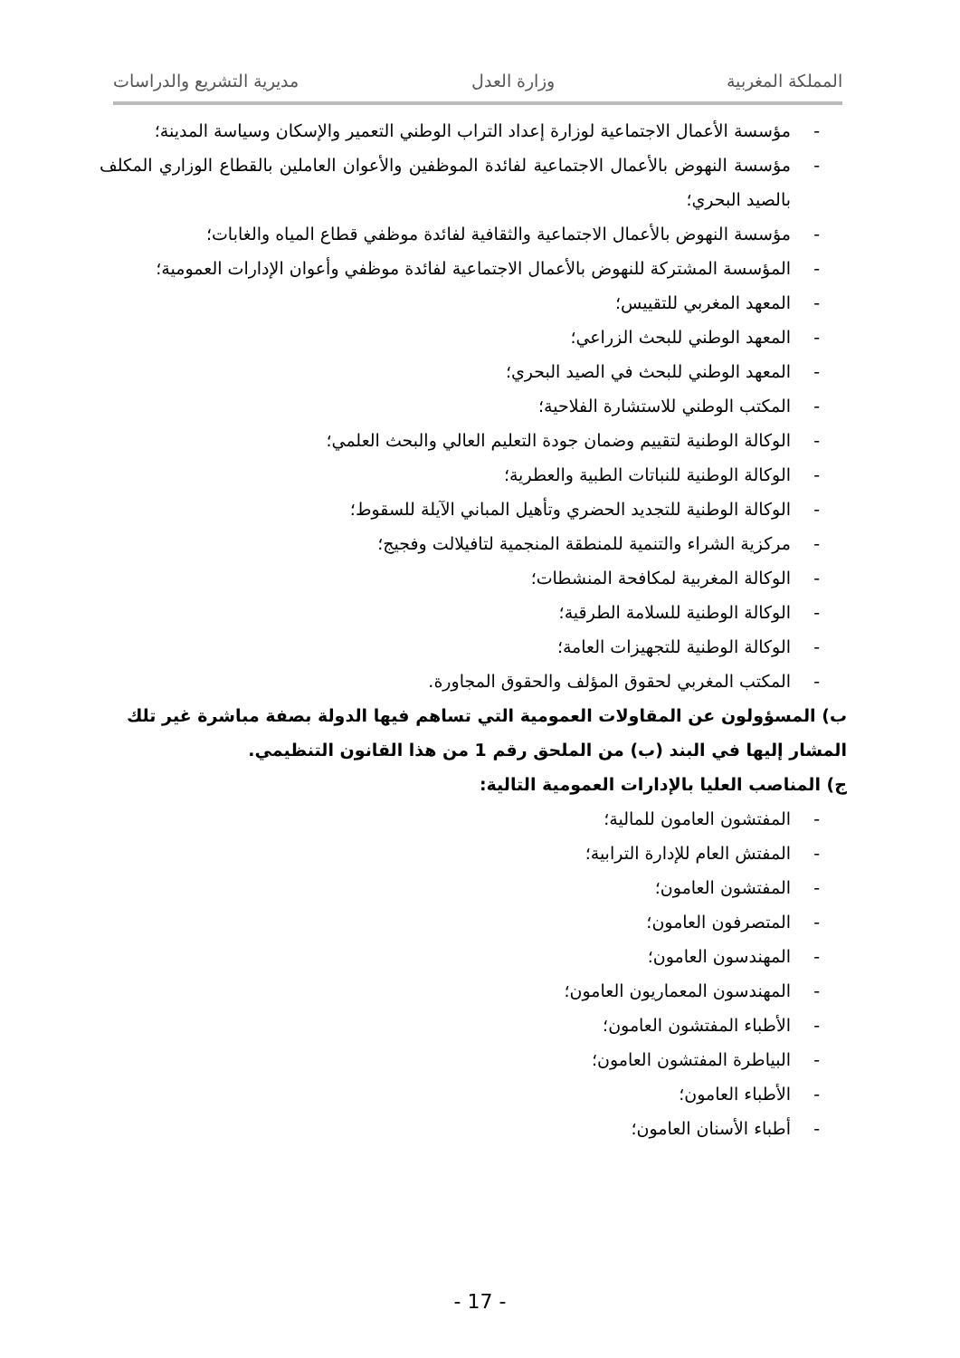المملكة المغربية وزارة العدل مديرية التشريع والدراسات
- مؤسسة الأعمال الاجتماعية لوزارة إعداد التراب الوطني التعمير والإسكان وسياسة المدينة؛
- مؤسسة النهوض بالأعمال الاجتماعية لفائدة الموظفين والأعوان العاملين بالقطاع الوزاري المكلف بالصيد البحري؛
- مؤسسة النهوض بالأعمال الاجتماعية والثقافية لفائدة موظفي قطاع المياه والغابات؛
- المؤسسة المشتركة للنهوض بالأعمال الاجتماعية لفائدة موظفي وأعوان الإدارات العمومية؛
- المعهد المغربي للتقييس؛
- المعهد الوطني للبحث الزراعي؛
- المعهد الوطني للبحث في الصيد البحري؛
- المكتب الوطني للاستشارة الفلاحية؛
- الوكالة الوطنية لتقييم وضمان جودة التعليم العالي والبحث العلمي؛
- الوكالة الوطنية للنباتات الطبية والعطرية؛
- الوكالة الوطنية للتجديد الحضري وتأهيل المباني الآيلة للسقوط؛
- مركزية الشراء والتنمية للمنطقة المنجمية لتافيلالت وفجيج؛
- الوكالة المغربية لمكافحة المنشطات؛
- الوكالة الوطنية للسلامة الطرقية؛
- الوكالة الوطنية للتجهيزات العامة؛
- المكتب المغربي لحقوق المؤلف والحقوق المجاورة.
ب) المسؤولون عن المقاولات العمومية التي تساهم فيها الدولة بصفة مباشرة غير تلك المشار إليها في البند (ب) من الملحق رقم 1 من هذا القانون التنظيمي.
ج) المناصب العليا بالإدارات العمومية التالية:
- المفتشون العامون للمالية؛
- المفتش العام للإدارة الترابية؛
- المفتشون العامون؛
- المتصرفون العامون؛
- المهندسون العامون؛
- المهندسون المعماريون العامون؛
- الأطباء المفتشون العامون؛
- البياطرة المفتشون العامون؛
- الأطباء العامون؛
- أطباء الأسنان العامون؛
- 17 -